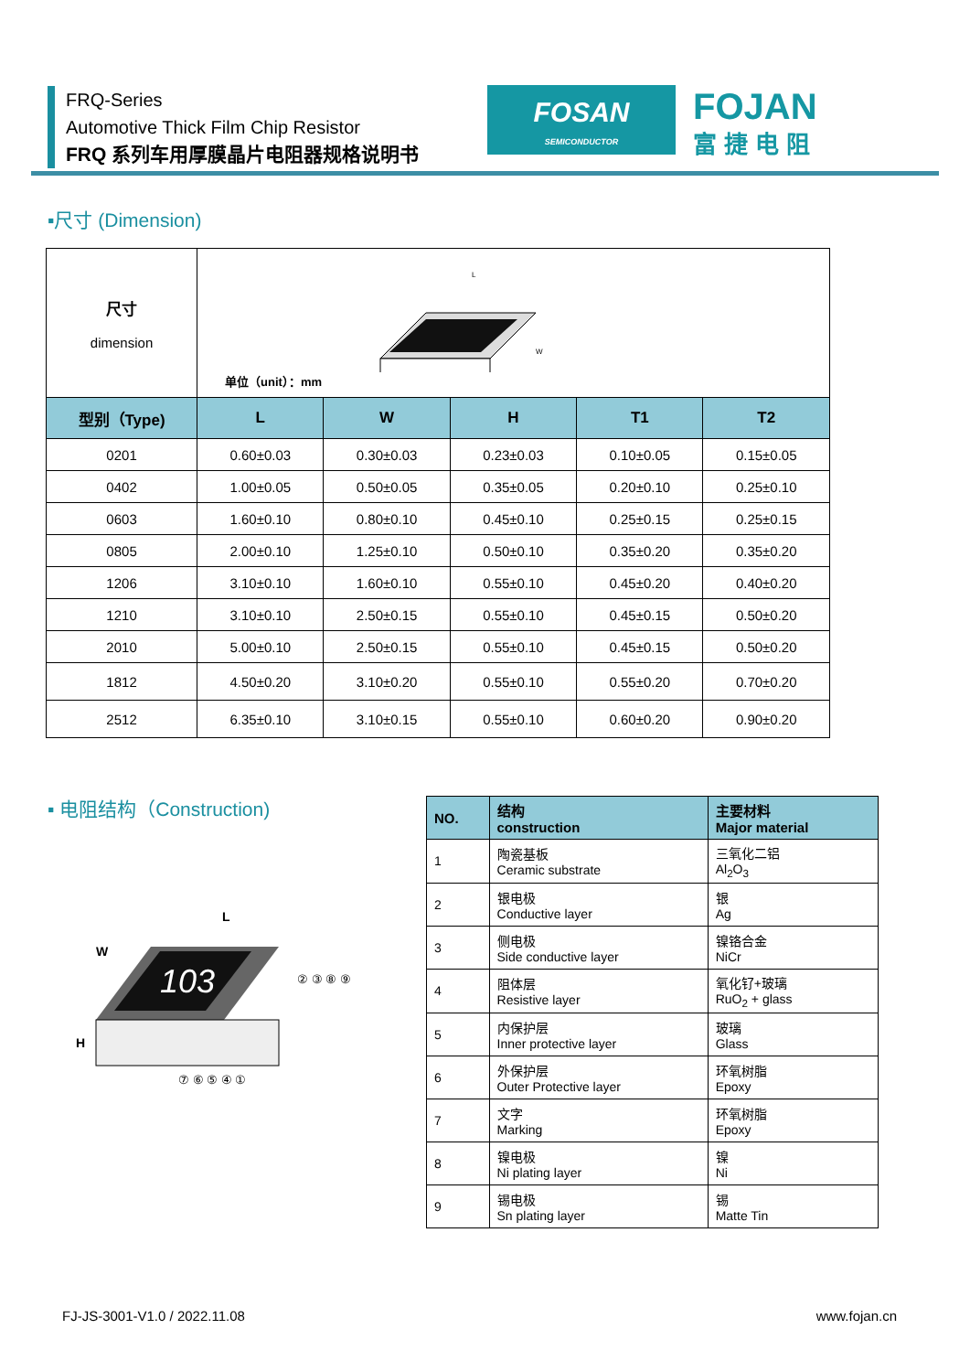FRQ-Series
Automotive Thick Film Chip Resistor
FRQ 系列车用厚膜晶片电阻器规格说明书
FOSAN
SEMICONDUCTOR
FOJAN
富捷电阻
▪尺寸 (Dimension)
| 尺寸 dimension | L W 单位（unit）：mm | | | | |
| 型别（Type) | L | W | H | T1 | T2 |
| 0201 | 0.60±0.03 | 0.30±0.03 | 0.23±0.03 | 0.10±0.05 | 0.15±0.05 |
| 0402 | 1.00±0.05 | 0.50±0.05 | 0.35±0.05 | 0.20±0.10 | 0.25±0.10 |
| 0603 | 1.60±0.10 | 0.80±0.10 | 0.45±0.10 | 0.25±0.15 | 0.25±0.15 |
| 0805 | 2.00±0.10 | 1.25±0.10 | 0.50±0.10 | 0.35±0.20 | 0.35±0.20 |
| 1206 | 3.10±0.10 | 1.60±0.10 | 0.55±0.10 | 0.45±0.20 | 0.40±0.20 |
| 1210 | 3.10±0.10 | 2.50±0.15 | 0.55±0.10 | 0.45±0.15 | 0.50±0.20 |
| 2010 | 5.00±0.10 | 2.50±0.15 | 0.55±0.10 | 0.45±0.15 | 0.50±0.20 |
| 1812 | 4.50±0.20 | 3.10±0.20 | 0.55±0.10 | 0.55±0.20 | 0.70±0.20 |
| 2512 | 6.35±0.10 | 3.10±0.15 | 0.55±0.10 | 0.60±0.20 | 0.90±0.20 |
▪ 电阻结构（Construction)
103
L
W
H
② ③ ⑧ ⑨
⑦ ⑥ ⑤ ④ ①
| NO. | 结构 construction | 主要材料 Major material |
| --- | --- | --- |
| 1 | 陶瓷基板 Ceramic substrate | 三氧化二铝 Al<sub>2</sub>O<sub>3</sub> |
| 2 | 银电极 Conductive layer | 银 Ag |
| 3 | 侧电极 Side conductive layer | 镍铬合金 NiCr |
| 4 | 阻体层 Resistive layer | 氧化钌+玻璃 RuO<sub>2</sub> + glass |
| 5 | 内保护层 Inner protective layer | 玻璃 Glass |
| 6 | 外保护层 Outer Protective layer | 环氧树脂 Epoxy |
| 7 | 文字 Marking | 环氧树脂 Epoxy |
| 8 | 镍电极 Ni plating layer | 镍 Ni |
| 9 | 锡电极 Sn plating layer | 锡 Matte Tin |
FJ-JS-3001-V1.0 / 2022.11.08 www.fojan.cn